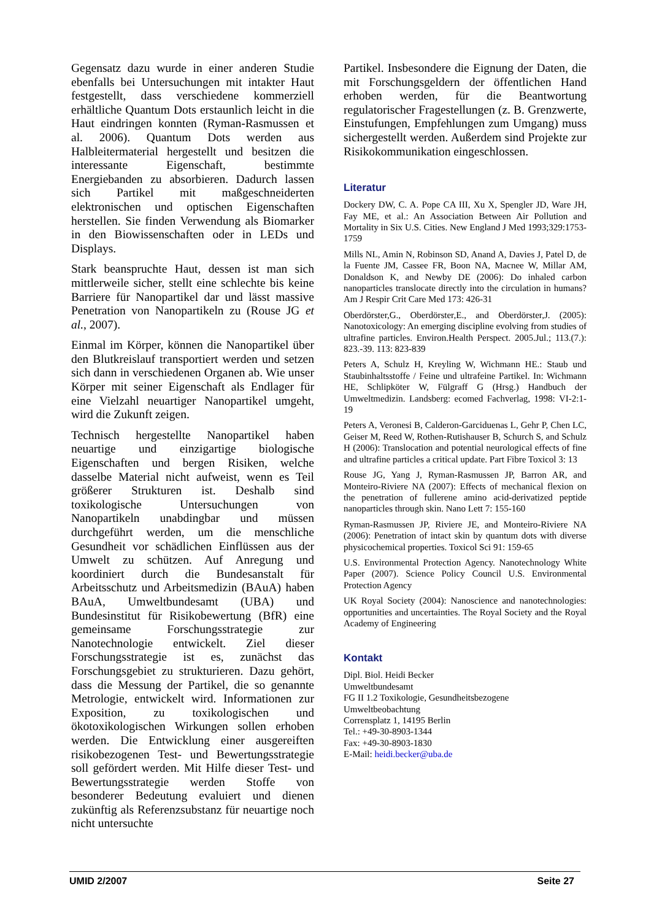Gegensatz dazu wurde in einer anderen Studie ebenfalls bei Untersuchungen mit intakter Haut festgestellt, dass verschiedene kommerziell erhältliche Quantum Dots erstaunlich leicht in die Haut eindringen konnten (Ryman-Rasmussen et al. 2006). Quantum Dots werden aus Halbleitermaterial hergestellt und besitzen die interessante Eigenschaft, bestimmte Energiebanden zu absorbieren. Dadurch lassen sich Partikel mit maßgeschneiderten elektronischen und optischen Eigenschaften herstellen. Sie finden Verwendung als Biomarker in den Biowissenschaften oder in LEDs und Displays.
Stark beanspruchte Haut, dessen ist man sich mittlerweile sicher, stellt eine schlechte bis keine Barriere für Nanopartikel dar und lässt massive Penetration von Nanopartikeln zu (Rouse JG et al., 2007).
Einmal im Körper, können die Nanopartikel über den Blutkreislauf transportiert werden und setzen sich dann in verschiedenen Organen ab. Wie unser Körper mit seiner Eigenschaft als Endlager für eine Vielzahl neuartiger Nanopartikel umgeht, wird die Zukunft zeigen.
Technisch hergestellte Nanopartikel haben neuartige und einzigartige biologische Eigenschaften und bergen Risiken, welche dasselbe Material nicht aufweist, wenn es Teil größerer Strukturen ist. Deshalb sind toxikologische Untersuchungen von Nanopartikeln unabdingbar und müssen durchgeführt werden, um die menschliche Gesundheit vor schädlichen Einflüssen aus der Umwelt zu schützen. Auf Anregung und koordiniert durch die Bundesanstalt für Arbeitsschutz und Arbeitsmedizin (BAuA) haben BAuA, Umweltbundesamt (UBA) und Bundesinstitut für Risikobewertung (BfR) eine gemeinsame Forschungsstrategie zur Nanotechnologie entwickelt. Ziel dieser Forschungsstrategie ist es, zunächst das Forschungsgebiet zu strukturieren. Dazu gehört, dass die Messung der Partikel, die so genannte Metrologie, entwickelt wird. Informationen zur Exposition, zu toxikologischen und ökotoxikologischen Wirkungen sollen erhoben werden. Die Entwicklung einer ausgereiften risikobezogenen Test- und Bewertungsstrategie soll gefördert werden. Mit Hilfe dieser Test- und Bewertungsstrategie werden Stoffe von besonderer Bedeutung evaluiert und dienen zukünftig als Referenzsubstanz für neuartige noch nicht untersuchte
Partikel. Insbesondere die Eignung der Daten, die mit Forschungsgeldern der öffentlichen Hand erhoben werden, für die Beantwortung regulatorischer Fragestellungen (z. B. Grenzwerte, Einstufungen, Empfehlungen zum Umgang) muss sichergestellt werden. Außerdem sind Projekte zur Risikokommunikation eingeschlossen.
Literatur
Dockery DW, C. A. Pope CA III, Xu X, Spengler JD, Ware JH, Fay ME, et al.: An Association Between Air Pollution and Mortality in Six U.S. Cities. New England J Med 1993;329:1753-1759
Mills NL, Amin N, Robinson SD, Anand A, Davies J, Patel D, de la Fuente JM, Cassee FR, Boon NA, Macnee W, Millar AM, Donaldson K, and Newby DE (2006): Do inhaled carbon nanoparticles translocate directly into the circulation in humans? Am J Respir Crit Care Med 173: 426-31
Oberdörster,G., Oberdörster,E., and Oberdörster,J. (2005): Nanotoxicology: An emerging discipline evolving from studies of ultrafine particles. Environ.Health Perspect. 2005.Jul.; 113.(7.): 823.-39. 113: 823-839
Peters A, Schulz H, Kreyling W, Wichmann HE.: Staub und Staubinhaltsstoffe / Feine und ultrafeine Partikel. In: Wichmann HE, Schlipköter W, Fülgraff G (Hrsg.) Handbuch der Umweltmedizin. Landsberg: ecomed Fachverlag, 1998: VI-2:1-19
Peters A, Veronesi B, Calderon-Garciduenas L, Gehr P, Chen LC, Geiser M, Reed W, Rothen-Rutishauser B, Schurch S, and Schulz H (2006): Translocation and potential neurological effects of fine and ultrafine particles a critical update. Part Fibre Toxicol 3: 13
Rouse JG, Yang J, Ryman-Rasmussen JP, Barron AR, and Monteiro-Riviere NA (2007): Effects of mechanical flexion on the penetration of fullerene amino acid-derivatized peptide nanoparticles through skin. Nano Lett 7: 155-160
Ryman-Rasmussen JP, Riviere JE, and Monteiro-Riviere NA (2006): Penetration of intact skin by quantum dots with diverse physicochemical properties. Toxicol Sci 91: 159-65
U.S. Environmental Protection Agency. Nanotechnology White Paper (2007). Science Policy Council U.S. Environmental Protection Agency
UK Royal Society (2004): Nanoscience and nanotechnologies: opportunities and uncertainties. The Royal Society and the Royal Academy of Engineering
Kontakt
Dipl. Biol. Heidi Becker
Umweltbundesamt
FG II 1.2 Toxikologie, Gesundheitsbezogene Umweltbeobachtung
Corrensplatz 1, 14195 Berlin
Tel.: +49-30-8903-1344
Fax: +49-30-8903-1830
E-Mail: heidi.becker@uba.de
UMID 2/2007 Seite 27